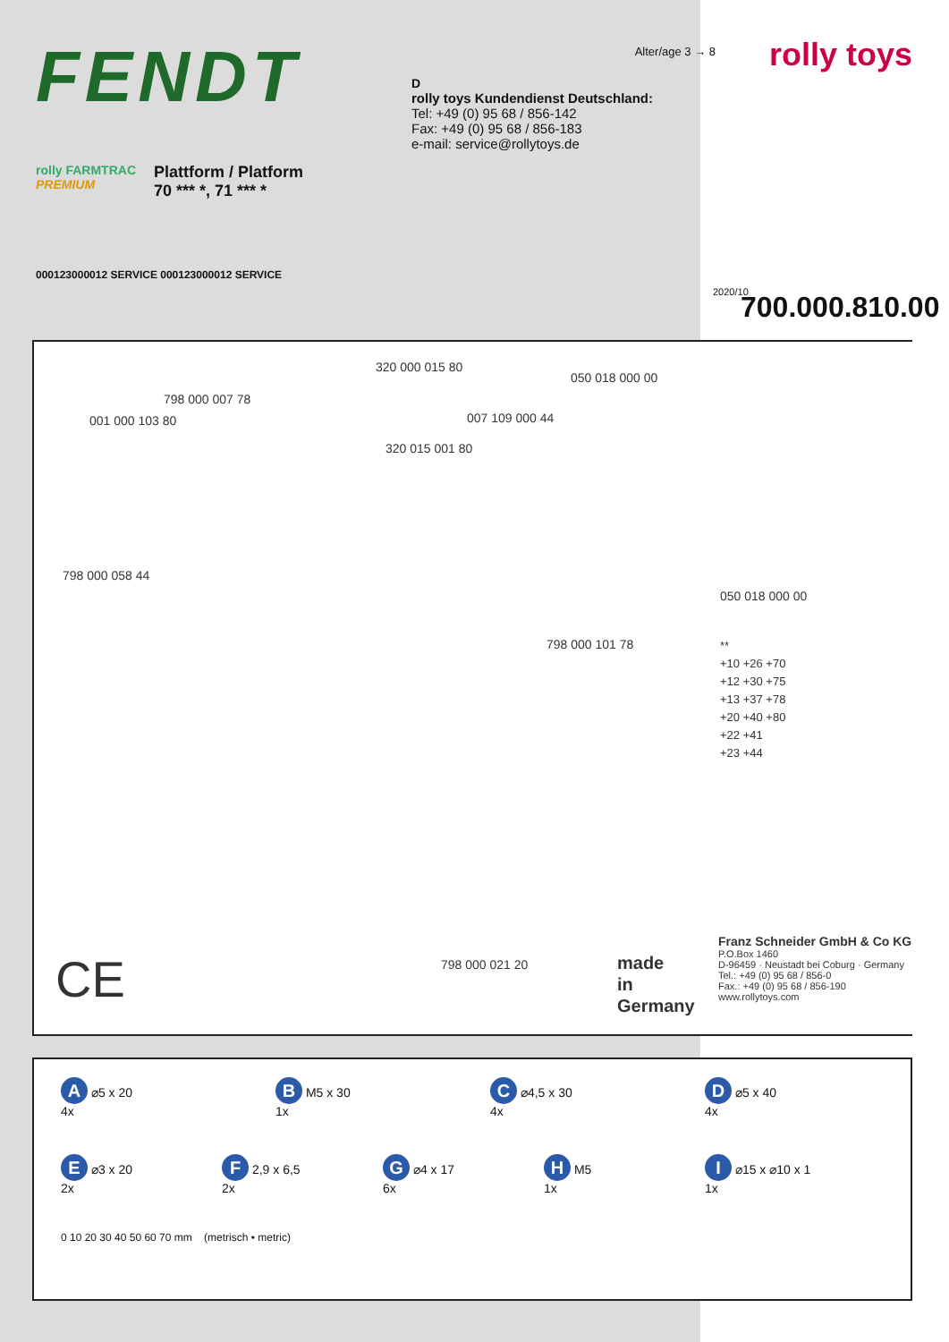FENDT
rolly FARMTRAC
PREMIUM
Plattform / Platform
70 *** *, 71 *** *
Alter/age 3 → 8
D
rolly toys Kundendienst Deutschland:
Tel: +49 (0) 95 68 / 856-142
Fax: +49 (0) 95 68 / 856-183
e-mail: service@rollytoys.de
rolly toys
000123000012 SERVICE 000123000012 SERVICE
2020/10 700.000.810.00
320 000 015 80
050 018 000 00
798 000 007 78
001 000 103 80 007 109 000 44
320 015 001 80
798 000 058 44
798 000 101 78
050 018 000 00
**
+10 +26 +70
+12 +30 +75
+13 +37 +78
+20 +40 +80
+22 +41
+23 +44
798 000 021 20
CE
made
in
Germany
Franz Schneider GmbH & Co KG
P.O.Box 1460
D-96459 · Neustadt bei Coburg · Germany
Tel.: +49 (0) 95 68 / 856-0
Fax.: +49 (0) 95 68 / 856-190
www.rollytoys.com
A ⌀5 x 20
4x
B M5 x 30
1x
C ⌀4,5 x 30
4x
D ⌀5 x 40
4x
E ⌀3 x 20
2x
F 2,9 x 6,5
2x
G ⌀4 x 17
6x
H M5
1x
I ⌀15 x ⌀10 x 1
1x
0 10 20 30 40 50 60 70 mm (metrisch • metric)